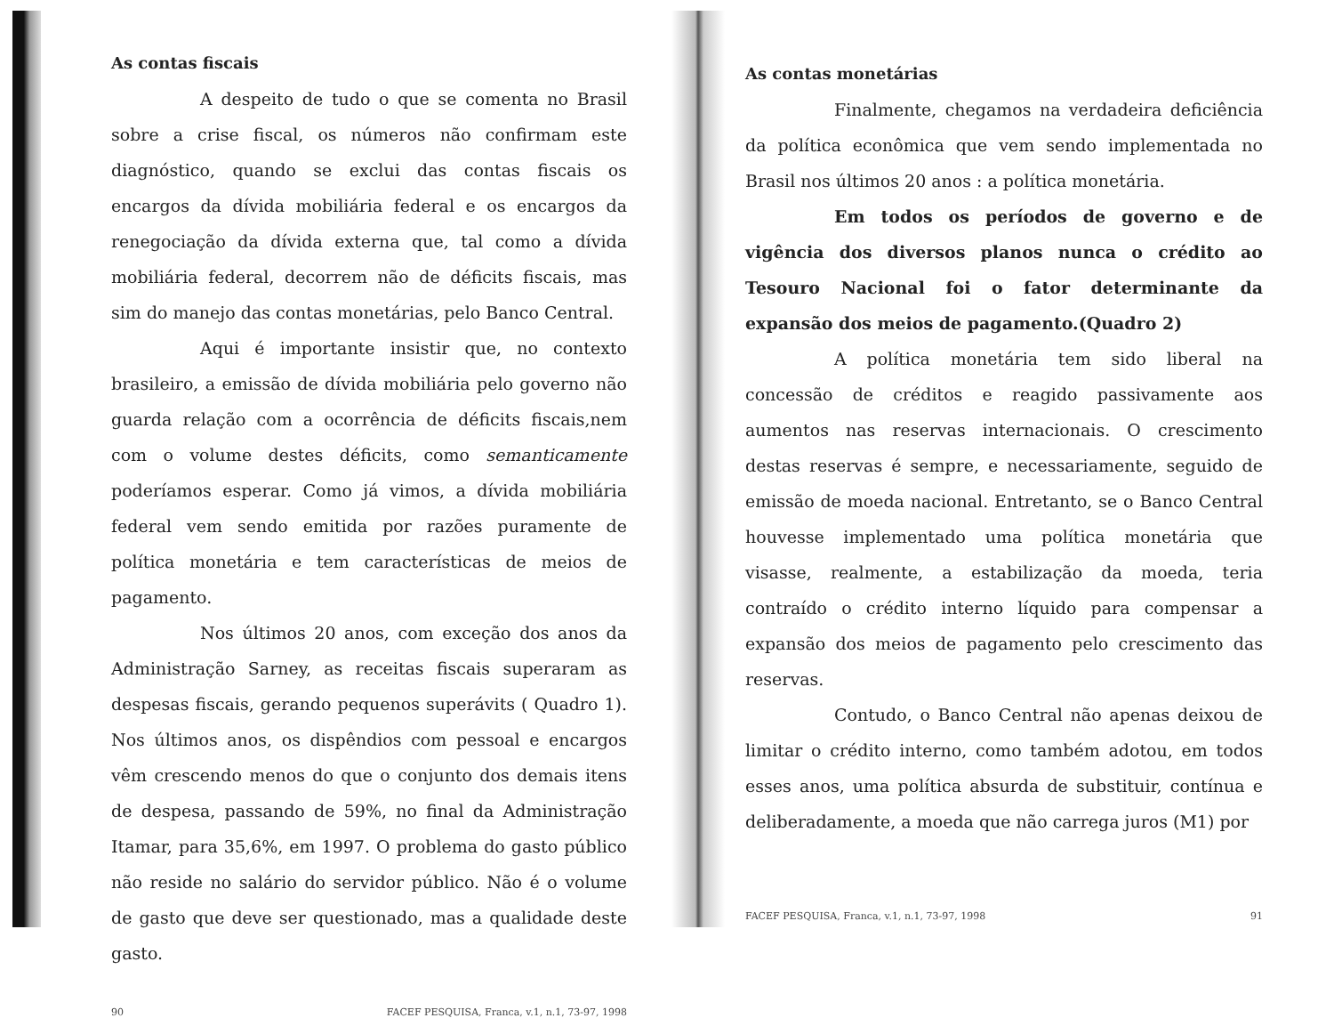As contas fiscais
A despeito de tudo o que se comenta no Brasil sobre a crise fiscal, os números não confirmam este diagnóstico, quando se exclui das contas fiscais os encargos da dívida mobiliária federal e os encargos da renegociação da dívida externa que, tal como a dívida mobiliária federal, decorrem não de déficits fiscais, mas sim do manejo das contas monetárias, pelo Banco Central.
Aqui é importante insistir que, no contexto brasileiro, a emissão de dívida mobiliária pelo governo não guarda relação com a ocorrência de déficits fiscais,nem com o volume destes déficits, como semanticamente poderíamos esperar. Como já vimos, a dívida mobiliária federal vem sendo emitida por razões puramente de política monetária e tem características de meios de pagamento.
Nos últimos 20 anos, com exceção dos anos da Administração Sarney, as receitas fiscais superaram as despesas fiscais, gerando pequenos superávits ( Quadro 1). Nos últimos anos, os dispêndios com pessoal e encargos vêm crescendo menos do que o conjunto dos demais itens de despesa, passando de 59%, no final da Administração Itamar, para 35,6%, em 1997. O problema do gasto público não reside no salário do servidor público. Não é o volume de gasto que deve ser questionado, mas a qualidade deste gasto.
90 FACEF PESQUISA, Franca, v.1, n.1, 73-97, 1998
As contas monetárias
Finalmente, chegamos na verdadeira deficiência da política econômica que vem sendo implementada no Brasil nos últimos 20 anos : a política monetária.
Em todos os períodos de governo e de vigência dos diversos planos nunca o crédito ao Tesouro Nacional foi o fator determinante da expansão dos meios de pagamento.(Quadro 2)
A política monetária tem sido liberal na concessão de créditos e reagido passivamente aos aumentos nas reservas internacionais. O crescimento destas reservas é sempre, e necessariamente, seguido de emissão de moeda nacional. Entretanto, se o Banco Central houvesse implementado uma política monetária que visasse, realmente, a estabilização da moeda, teria contraído o crédito interno líquido para compensar a expansão dos meios de pagamento pelo crescimento das reservas.
Contudo, o Banco Central não apenas deixou de limitar o crédito interno, como também adotou, em todos esses anos, uma política absurda de substituir, contínua e deliberadamente, a moeda que não carrega juros (M1) por
FACEF PESQUISA, Franca, v.1, n.1, 73-97, 1998 91